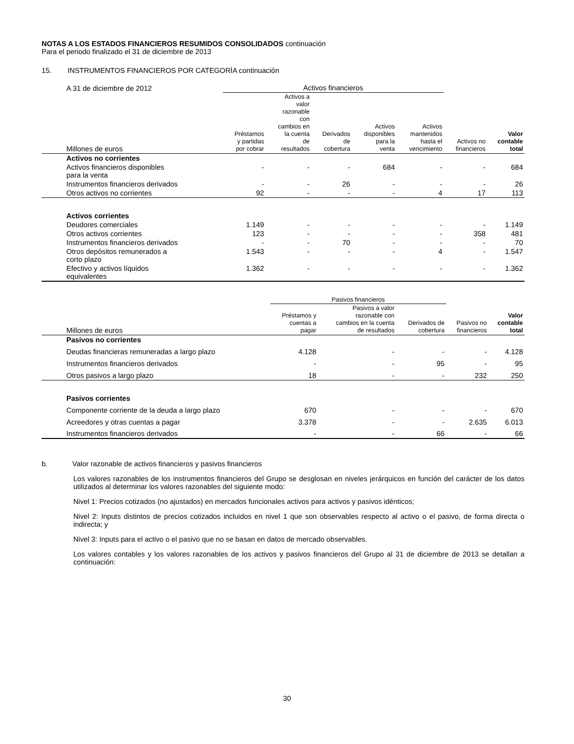NOTAS A LOS ESTADOS FINANCIEROS RESUMIDOS CONSOLIDADOS continuación
Para el periodo finalizado el 31 de diciembre de 2013
15. INSTRUMENTOS FINANCIEROS POR CATEGORÍA continuación
| A 31 de diciembre de 2012 | Activos financieros | | | | | | |
| Millones de euros | Préstamos y partidas por cobrar | Activos a valor razonable con cambios en la cuenta de resultados | Derivados de cobertura | Activos disponibles para la venta | Activos mantenidos hasta el vencimiento | Activos no financieros | Valor contable total |
| Activos no corrientes | | | | | | | |
| Activos financieros disponibles para la venta | - | - | - | 684 | - | - | 684 |
| Instrumentos financieros derivados | - | - | 26 | - | - | - | 26 |
| Otros activos no corrientes | 92 | - | - | - | 4 | 17 | 113 |
| Activos corrientes | | | | | | | |
| Deudores comerciales | 1.149 | - | - | - | - | - | 1.149 |
| Otros activos corrientes | 123 | - | - | - | - | 358 | 481 |
| Instrumentos financieros derivados | - | - | 70 | - | - | - | 70 |
| Otros depósitos remunerados a corto plazo | 1.543 | - | - | - | 4 | - | 1.547 |
| Efectivo y activos líquidos equivalentes | 1.362 | - | - | - | - | - | 1.362 |
| | Pasivos financieros | | | | |
| Millones de euros | Préstamos y cuentas a pagar | Pasivos a valor razonable con cambios en la cuenta de resultados | Derivados de cobertura | Pasivos no financieros | Valor contable total |
| Pasivos no corrientes | | | | | |
| Deudas financieras remuneradas a largo plazo | 4.128 | - | - | - | 4.128 |
| Instrumentos financieros derivados | - | - | 95 | - | 95 |
| Otros pasivos a largo plazo | 18 | - | - | 232 | 250 |
| Pasivos corrientes | | | | | |
| Componente corriente de la deuda a largo plazo | 670 | - | - | - | 670 |
| Acreedores y otras cuentas a pagar | 3.378 | - | - | 2.635 | 6.013 |
| Instrumentos financieros derivados | - | - | 66 | - | 66 |
b. Valor razonable de activos financieros y pasivos financieros
Los valores razonables de los instrumentos financieros del Grupo se desglosan en niveles jerárquicos en función del carácter de los datos utilizados al determinar los valores razonables del siguiente modo:
Nivel 1: Precios cotizados (no ajustados) en mercados funcionales activos para activos y pasivos idénticos;
Nivel 2: Inputs distintos de precios cotizados incluidos en nivel 1 que son observables respecto al activo o el pasivo, de forma directa o indirecta; y
Nivel 3: Inputs para el activo o el pasivo que no se basan en datos de mercado observables.
Los valores contables y los valores razonables de los activos y pasivos financieros del Grupo al 31 de diciembre de 2013 se detallan a continuación:
30